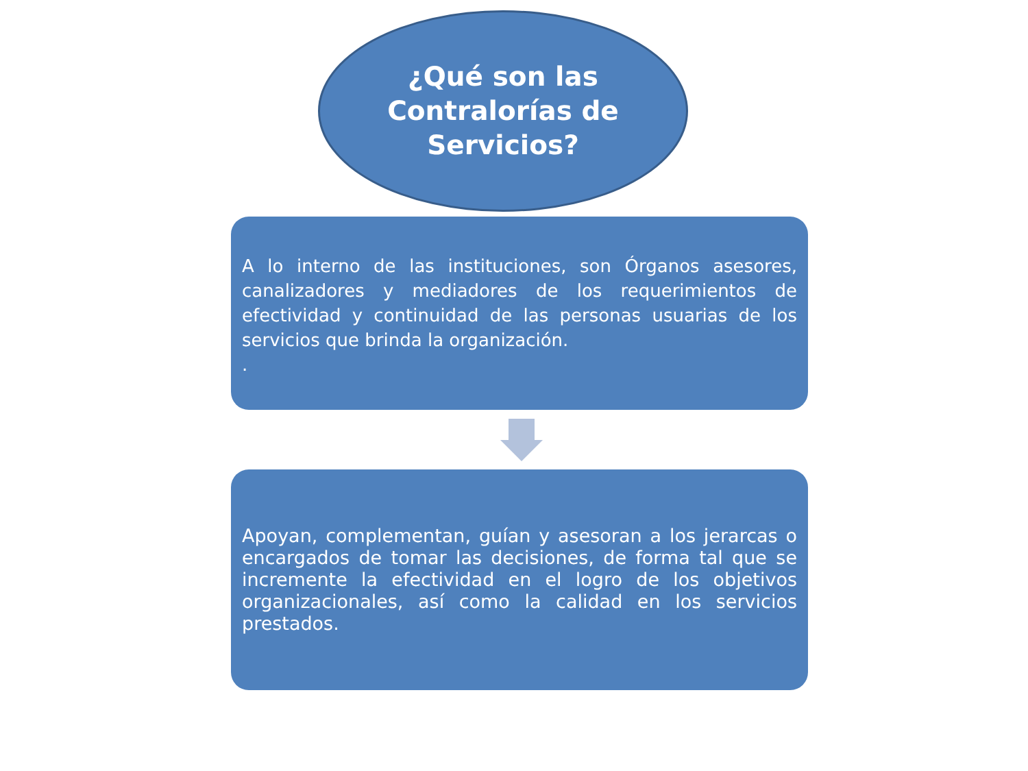¿Qué son las
Contralorías de
Servicios?
A lo interno de las instituciones, son Órganos asesores, canalizadores y mediadores de los requerimientos de efectividad y continuidad de las personas usuarias de los servicios que brinda la organización.
.
Apoyan, complementan, guían y asesoran a los jerarcas o encargados de tomar las decisiones, de forma tal que se incremente la efectividad en el logro de los objetivos organizacionales, así como la calidad en los servicios prestados.